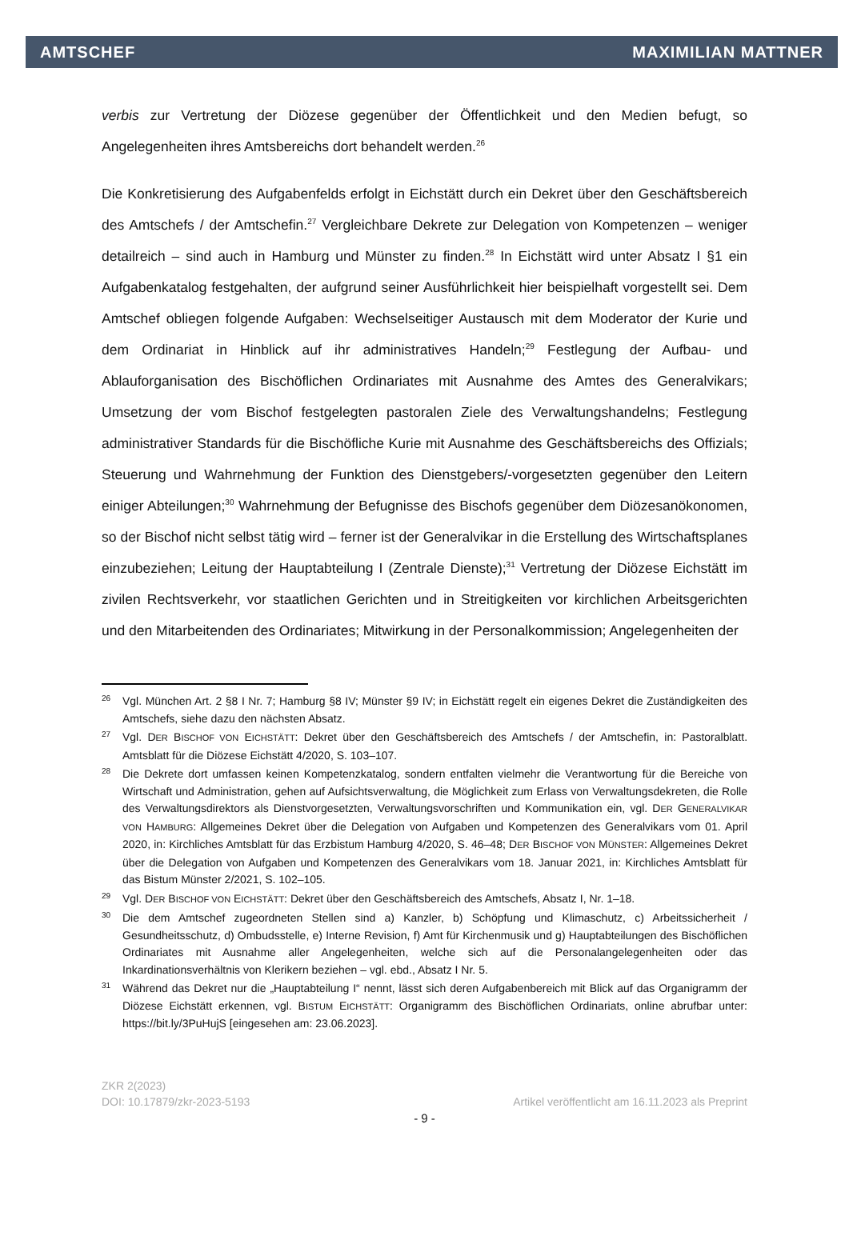AMTSCHEF MAXIMILIAN MATTNER
verbis zur Vertretung der Diözese gegenüber der Öffentlichkeit und den Medien befugt, so Angelegenheiten ihres Amtsbereichs dort behandelt werden.<sup>26</sup>
Die Konkretisierung des Aufgabenfelds erfolgt in Eichstätt durch ein Dekret über den Geschäftsbereich des Amtschefs / der Amtschefin.<sup>27</sup> Vergleichbare Dekrete zur Delegation von Kompetenzen – weniger detailreich – sind auch in Hamburg und Münster zu finden.<sup>28</sup> In Eichstätt wird unter Absatz I §1 ein Aufgabenkatalog festgehalten, der aufgrund seiner Ausführlichkeit hier beispielhaft vorgestellt sei. Dem Amtschef obliegen folgende Aufgaben: Wechselseitiger Austausch mit dem Moderator der Kurie und dem Ordinariat in Hinblick auf ihr administratives Handeln;<sup>29</sup> Festlegung der Aufbau- und Ablauforganisation des Bischöflichen Ordinariates mit Ausnahme des Amtes des Generalvikars; Umsetzung der vom Bischof festgelegten pastoralen Ziele des Verwaltungshandelns; Festlegung administrativer Standards für die Bischöfliche Kurie mit Ausnahme des Geschäftsbereichs des Offizials; Steuerung und Wahrnehmung der Funktion des Dienstgebers/-vorgesetzten gegenüber den Leitern einiger Abteilungen;<sup>30</sup> Wahrnehmung der Befugnisse des Bischofs gegenüber dem Diözesanökonomen, so der Bischof nicht selbst tätig wird – ferner ist der Generalvikar in die Erstellung des Wirtschaftsplanes einzubeziehen; Leitung der Hauptabteilung I (Zentrale Dienste);<sup>31</sup> Vertretung der Diözese Eichstätt im zivilen Rechtsverkehr, vor staatlichen Gerichten und in Streitigkeiten vor kirchlichen Arbeitsgerichten und den Mitarbeitenden des Ordinariates; Mitwirkung in der Personalkommission; Angelegenheiten der
26 Vgl. München Art. 2 §8 I Nr. 7; Hamburg §8 IV; Münster §9 IV; in Eichstätt regelt ein eigenes Dekret die Zuständigkeiten des Amtschefs, siehe dazu den nächsten Absatz.
27 Vgl. DER BISCHOF VON EICHSTÄTT: Dekret über den Geschäftsbereich des Amtschefs / der Amtschefin, in: Pastoralblatt. Amtsblatt für die Diözese Eichstätt 4/2020, S. 103–107.
28 Die Dekrete dort umfassen keinen Kompetenzkatalog, sondern entfalten vielmehr die Verantwortung für die Bereiche von Wirtschaft und Administration, gehen auf Aufsichtsverwaltung, die Möglichkeit zum Erlass von Verwaltungsdekreten, die Rolle des Verwaltungsdirektors als Dienstvorgesetzten, Verwaltungsvorschriften und Kommunikation ein, vgl. DER GENERALVIKAR VON HAMBURG: Allgemeines Dekret über die Delegation von Aufgaben und Kompetenzen des Generalvikars vom 01. April 2020, in: Kirchliches Amtsblatt für das Erzbistum Hamburg 4/2020, S. 46–48; DER BISCHOF VON MÜNSTER: Allgemeines Dekret über die Delegation von Aufgaben und Kompetenzen des Generalvikars vom 18. Januar 2021, in: Kirchliches Amtsblatt für das Bistum Münster 2/2021, S. 102–105.
29 Vgl. DER BISCHOF VON EICHSTÄTT: Dekret über den Geschäftsbereich des Amtschefs, Absatz I, Nr. 1–18.
30 Die dem Amtschef zugeordneten Stellen sind a) Kanzler, b) Schöpfung und Klimaschutz, c) Arbeitssicherheit / Gesundheitsschutz, d) Ombudsstelle, e) Interne Revision, f) Amt für Kirchenmusik und g) Hauptabteilungen des Bischöflichen Ordinariates mit Ausnahme aller Angelegenheiten, welche sich auf die Personalangelegenheiten oder das Inkardinationsverhältnis von Klerikern beziehen – vgl. ebd., Absatz I Nr. 5.
31 Während das Dekret nur die „Hauptabteilung I“ nennt, lässt sich deren Aufgabenbereich mit Blick auf das Organigramm der Diözese Eichstätt erkennen, vgl. BISTUM EICHSTÄTT: Organigramm des Bischöflichen Ordinariats, online abrufbar unter: https://bit.ly/3PuHujS [eingesehen am: 23.06.2023].
ZKR 2(2023)
DOI: 10.17879/zkr-2023-5193 Artikel veröffentlicht am 16.11.2023 als Preprint
- 9 -